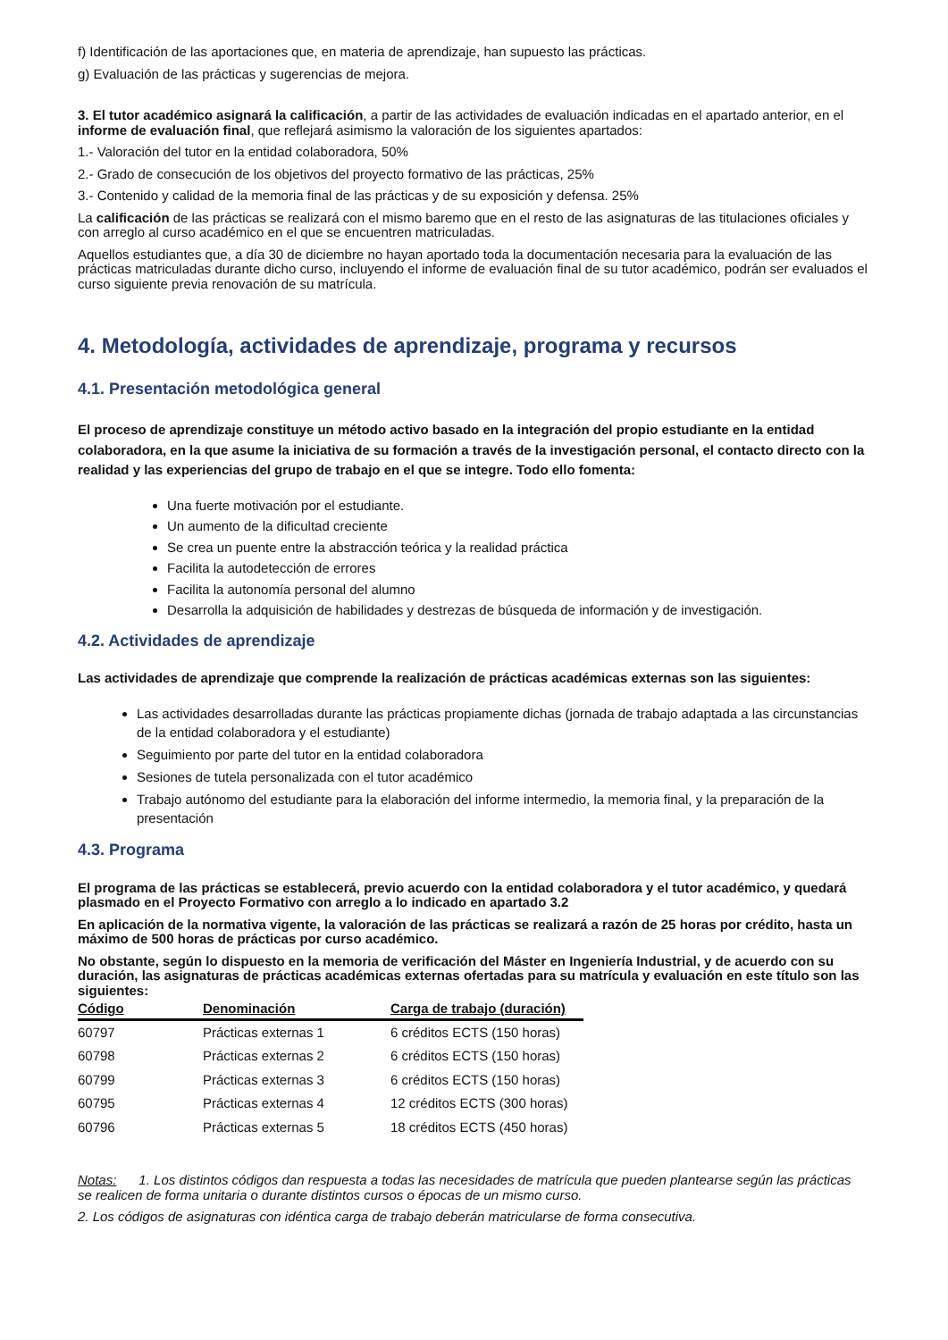f) Identificación de las aportaciones que, en materia de aprendizaje, han supuesto las prácticas.
g) Evaluación de las prácticas y sugerencias de mejora.
3. El tutor académico asignará la calificación, a partir de las actividades de evaluación indicadas en el apartado anterior, en el informe de evaluación final, que reflejará asimismo la valoración de los siguientes apartados:
1.- Valoración del tutor en la entidad colaboradora, 50%
2.- Grado de consecución de los objetivos del proyecto formativo de las prácticas, 25%
3.- Contenido y calidad de la memoria final de las prácticas y de su exposición y defensa. 25%
La calificación de las prácticas se realizará con el mismo baremo que en el resto de las asignaturas de las titulaciones oficiales y con arreglo al curso académico en el que se encuentren matriculadas.
Aquellos estudiantes que, a día 30 de diciembre no hayan aportado toda la documentación necesaria para la evaluación de las prácticas matriculadas durante dicho curso, incluyendo el informe de evaluación final de su tutor académico, podrán ser evaluados el curso siguiente previa renovación de su matrícula.
4. Metodología, actividades de aprendizaje, programa y recursos
4.1. Presentación metodológica general
El proceso de aprendizaje constituye un método activo basado en la integración del propio estudiante en la entidad colaboradora, en la que asume la iniciativa de su formación a través de la investigación personal, el contacto directo con la realidad y las experiencias del grupo de trabajo en el que se integre. Todo ello fomenta:
Una fuerte motivación por el estudiante.
Un aumento de la dificultad creciente
Se crea un puente entre la abstracción teórica y la realidad práctica
Facilita la autodetección de errores
Facilita la autonomía personal del alumno
Desarrolla la adquisición de habilidades y destrezas de búsqueda de información y de investigación.
4.2. Actividades de aprendizaje
Las actividades de aprendizaje que comprende la realización de prácticas académicas externas son las siguientes:
Las actividades desarrolladas durante las prácticas propiamente dichas (jornada de trabajo adaptada a las circunstancias de la entidad colaboradora y el estudiante)
Seguimiento por parte del tutor en la entidad colaboradora
Sesiones de tutela personalizada con el tutor académico
Trabajo autónomo del estudiante para la elaboración del informe intermedio, la memoria final, y la preparación de la presentación
4.3. Programa
El programa de las prácticas se establecerá, previo acuerdo con la entidad colaboradora y el tutor académico, y quedará plasmado en el Proyecto Formativo con arreglo a lo indicado en apartado 3.2
En aplicación de la normativa vigente, la valoración de las prácticas se realizará a razón de 25 horas por crédito, hasta un máximo de 500 horas de prácticas por curso académico.
No obstante, según lo dispuesto en la memoria de verificación del Máster en Ingeniería Industrial, y de acuerdo con su duración, las asignaturas de prácticas académicas externas ofertadas para su matrícula y evaluación en este título son las siguientes:
| Código | Denominación | Carga de trabajo (duración) |
| --- | --- | --- |
| 60797 | Prácticas externas 1 | 6 créditos ECTS (150 horas) |
| 60798 | Prácticas externas 2 | 6 créditos ECTS (150 horas) |
| 60799 | Prácticas externas 3 | 6 créditos ECTS (150 horas) |
| 60795 | Prácticas externas 4 | 12 créditos ECTS (300 horas) |
| 60796 | Prácticas externas 5 | 18 créditos ECTS (450 horas) |
Notas: 1. Los distintos códigos dan respuesta a todas las necesidades de matrícula que pueden plantearse según las prácticas se realicen de forma unitaria o durante distintos cursos o épocas de un mismo curso.
2. Los códigos de asignaturas con idéntica carga de trabajo deberán matricularse de forma consecutiva.